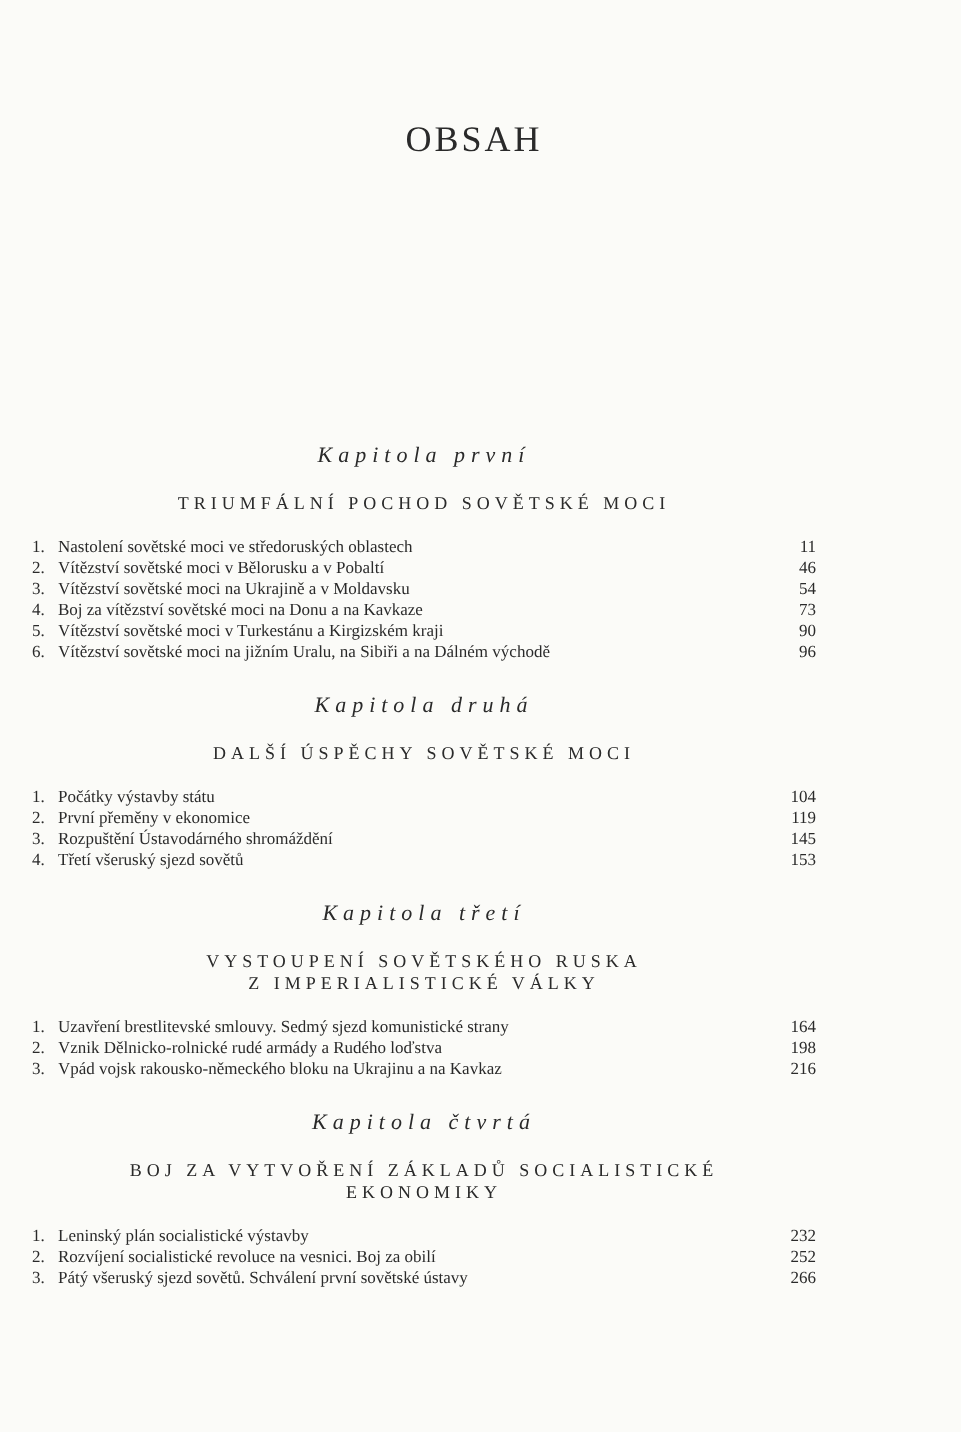OBSAH
Kapitola první
TRIUMFÁLNÍ POCHOD SOVĚTSKÉ MOCI
| 1. | Nastolení sovětské moci ve středoruských oblastech | 11 |
| 2. | Vítězství sovětské moci v Bělorusku a v Pobaltí | 46 |
| 3. | Vítězství sovětské moci na Ukrajině a v Moldavsku | 54 |
| 4. | Boj za vítězství sovětské moci na Donu a na Kavkaze | 73 |
| 5. | Vítězství sovětské moci v Turkestánu a Kirgizském kraji | 90 |
| 6. | Vítězství sovětské moci na jižním Uralu, na Sibiři a na Dálném východě | 96 |
Kapitola druhá
DALŠÍ ÚSPĚCHY SOVĚTSKÉ MOCI
| 1. | Počátky výstavby státu | 104 |
| 2. | První přeměny v ekonomice | 119 |
| 3. | Rozpuštění Ústavodárného shromáždění | 145 |
| 4. | Třetí všeruský sjezd sovětů | 153 |
Kapitola třetí
VYSTOUPENÍ SOVĚTSKÉHO RUSKA
Z IMPERIALISTICKÉ VÁLKY
| 1. | Uzavření brestlitevské smlouvy. Sedmý sjezd komunistické strany | 164 |
| 2. | Vznik Dělnicko-rolnické rudé armády a Rudého loďstva | 198 |
| 3. | Vpád vojsk rakousko-německého bloku na Ukrajinu a na Kavkaz | 216 |
Kapitola čtvrtá
BOJ ZA VYTVOŘENÍ ZÁKLADŮ SOCIALISTICKÉ
EKONOMIKY
| 1. | Leninský plán socialistické výstavby | 232 |
| 2. | Rozvíjení socialistické revoluce na vesnici. Boj za obilí | 252 |
| 3. | Pátý všeruský sjezd sovětů. Schválení první sovětské ústavy | 266 |